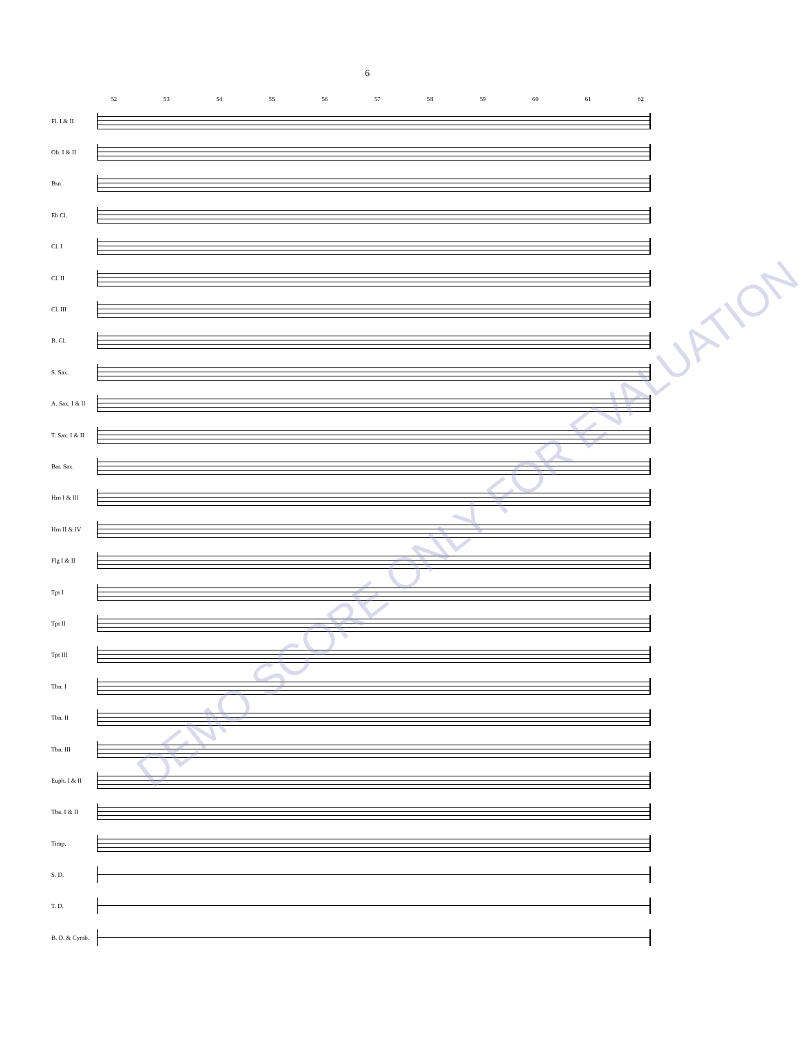6
52 53 54 55 56 57 58 59 60 61 62
Fl. I & II
Ob. I & II
Bsn
Eb Cl.
Cl. I
Cl. II
Cl. III
B. Cl.
S. Sax.
A. Sax. I & II
T. Sax. I & II
Bar. Sax.
Hrn I & III
Hrn II & IV
Flg I & II
Tpt I
Tpt II
Tpt III
Tbn. I
Tbn. II
Tbn. III
Euph. I & II
Tba. I & II
Timp.
S. D.
T. D.
B. D. & Cymb.
DEMO SCORE ONLY FOR EVALUATION